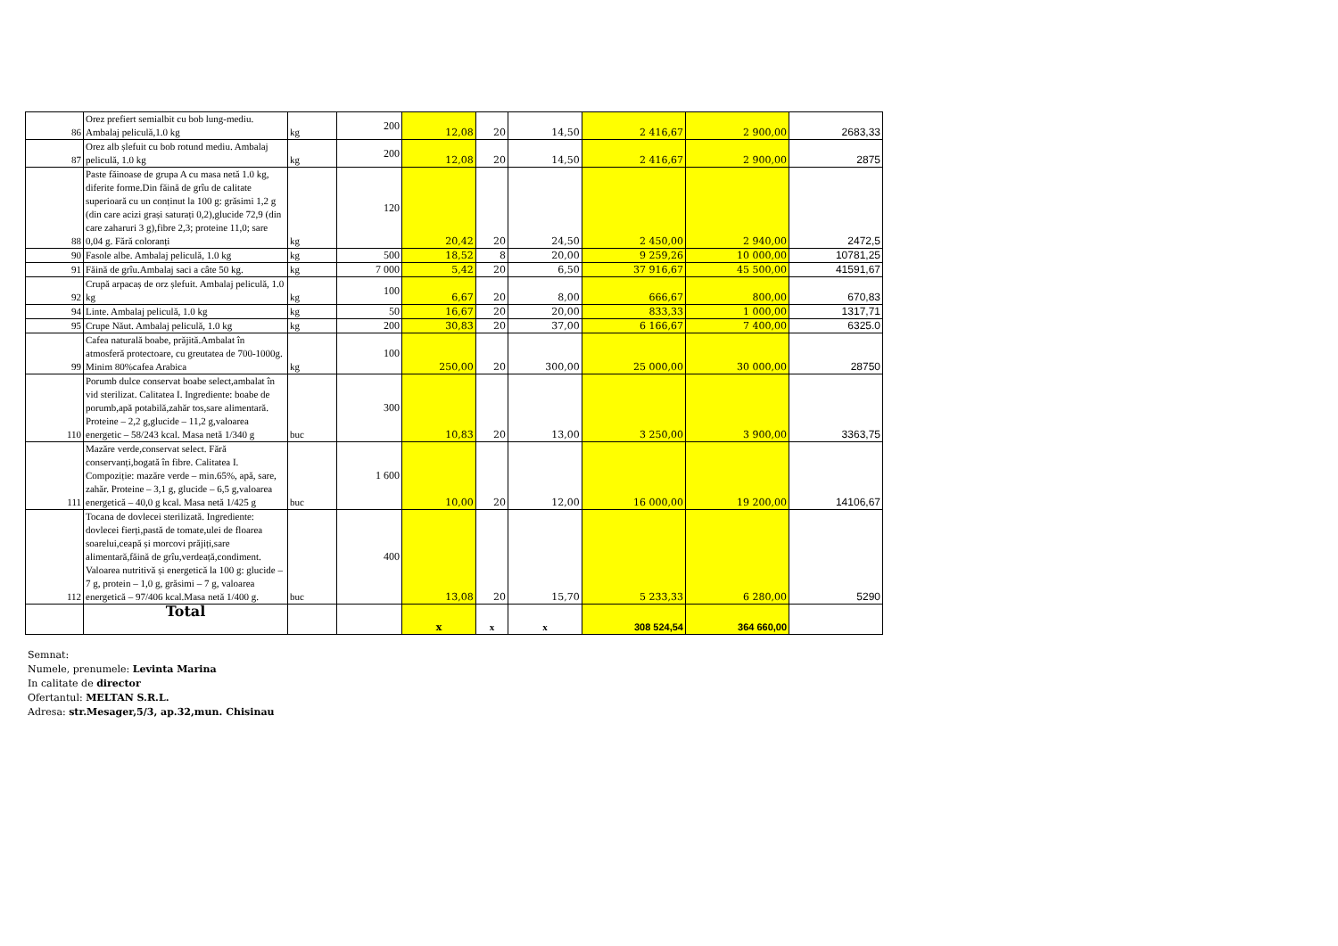| 86 | Orez prefiert semialbit cu bob lung-mediu. Ambalaj peliculă,1.0 kg | kg | 200 | 12,08 | 20 | 14,50 | 2 416,67 | 2 900,00 | 2683,33 |
| 87 | Orez alb șlefuit cu bob rotund mediu. Ambalaj peliculă, 1.0 kg | kg | 200 | 12,08 | 20 | 14,50 | 2 416,67 | 2 900,00 | 2875 |
| 88 | Paste făinoase de grupa A cu masa netă 1.0 kg, diferite forme.Din făină de grîu de calitate superioară cu un conținut la 100 g: grăsimi 1,2 g (din care acizi grași saturați 0,2),glucide 72,9 (din care zaharuri 3 g),fibre 2,3; proteine 11,0; sare 0,04 g. Fără coloranți | kg | 120 | 20,42 | 20 | 24,50 | 2 450,00 | 2 940,00 | 2472,5 |
| 90 | Fasole albe. Ambalaj peliculă, 1.0 kg | kg | 500 | 18,52 | 8 | 20,00 | 9 259,26 | 10 000,00 | 10781,25 |
| 91 | Făină de grîu.Ambalaj saci a câte 50 kg. | kg | 7 000 | 5,42 | 20 | 6,50 | 37 916,67 | 45 500,00 | 41591,67 |
| 92 | Crupă arpacaș de orz șlefuit. Ambalaj peliculă, 1.0 kg | kg | 100 | 6,67 | 20 | 8,00 | 666,67 | 800,00 | 670,83 |
| 94 | Linte. Ambalaj peliculă, 1.0 kg | kg | 50 | 16,67 | 20 | 20,00 | 833,33 | 1 000,00 | 1317,71 |
| 95 | Crupe Năut. Ambalaj peliculă, 1.0 kg | kg | 200 | 30,83 | 20 | 37,00 | 6 166,67 | 7 400,00 | 6325.0 |
| 99 | Cafea naturală boabe, prăjită.Ambalat în atmosferă protectoare, cu greutatea de 700-1000g. Minim 80%cafea Arabica | kg | 100 | 250,00 | 20 | 300,00 | 25 000,00 | 30 000,00 | 28750 |
| 110 | Porumb dulce conservat boabe select,ambalat în vid sterilizat. Calitatea I. Ingrediente: boabe de porumb,apă potabilă,zahăr tos,sare alimentară. Proteine – 2,2 g,glucide – 11,2 g,valoarea energetic – 58/243 kcal. Masa netă 1/340 g | buc | 300 | 10,83 | 20 | 13,00 | 3 250,00 | 3 900,00 | 3363,75 |
| 111 | Mazăre verde,conservat select. Fără conservanți,bogată în fibre. Calitatea I. Compoziție: mazăre verde – min.65%, apă, sare, zahăr. Proteine – 3,1 g, glucide – 6,5 g,valoarea energetică – 40,0 g kcal. Masa netă 1/425 g | buc | 1 600 | 10,00 | 20 | 12,00 | 16 000,00 | 19 200,00 | 14106,67 |
| 112 | Tocana de dovlecei sterilizată. Ingrediente: dovlecei fierți,pastă de tomate,ulei de floarea soarelui,ceapă și morcovi prăjiți,sare alimentară,făină de grîu,verdeață,condiment. Valoarea nutritivă și energetică la 100 g: glucide – 7 g, protein – 1,0 g, grăsimi – 7 g, valoarea energetică – 97/406 kcal.Masa netă 1/400 g. | buc | 400 | 13,08 | 20 | 15,70 | 5 233,33 | 6 280,00 | 5290 |
| | Total | | | x | x | x | 308 524,54 | 364 660,00 | |
Semnat:
Numele, prenumele: Levinta Marina
In calitate de director
Ofertantul: MELTAN S.R.L.
Adresa: str.Mesager,5/3, ap.32,mun. Chisinau